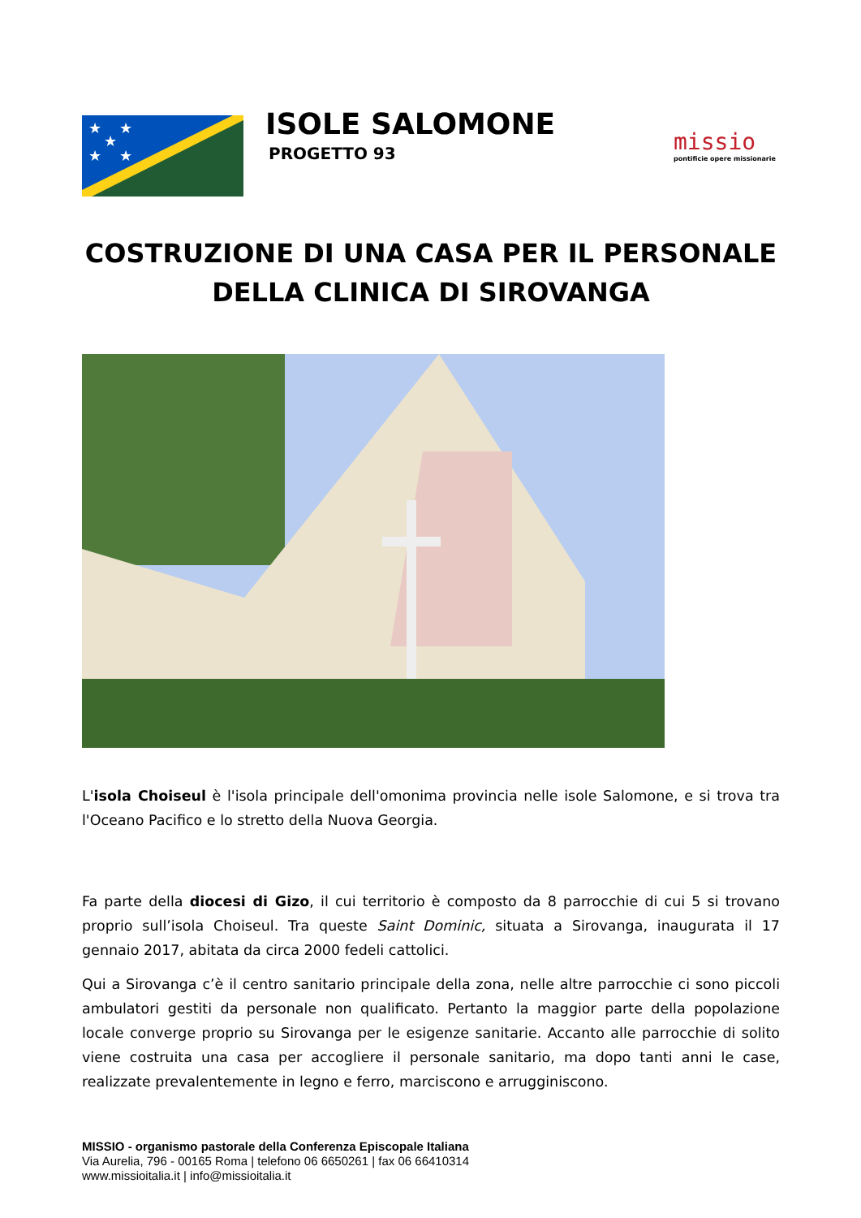★
★
★
★
★
ISOLE SALOMONE
PROGETTO 93
missio
pontificie opere missionarie
COSTRUZIONE DI UNA CASA PER IL PERSONALE
DELLA CLINICA DI SIROVANGA
L'isola Choiseul è l'isola principale dell'omonima provincia nelle isole Salomone, e si trova tra l'Oceano Pacifico e lo stretto della Nuova Georgia.
Fa parte della diocesi di Gizo, il cui territorio è composto da 8 parrocchie di cui 5 si trovano proprio sull’isola Choiseul. Tra queste Saint Dominic, situata a Sirovanga, inaugurata il 17 gennaio 2017, abitata da circa 2000 fedeli cattolici.
Qui a Sirovanga c’è il centro sanitario principale della zona, nelle altre parrocchie ci sono piccoli ambulatori gestiti da personale non qualificato. Pertanto la maggior parte della popolazione locale converge proprio su Sirovanga per le esigenze sanitarie. Accanto alle parrocchie di solito viene costruita una casa per accogliere il personale sanitario, ma dopo tanti anni le case, realizzate prevalentemente in legno e ferro, marciscono e arrugginiscono.
MISSIO - organismo pastorale della Conferenza Episcopale Italiana
Via Aurelia, 796 - 00165 Roma | telefono 06 6650261 | fax 06 66410314
www.missioitalia.it | info@missioitalia.it